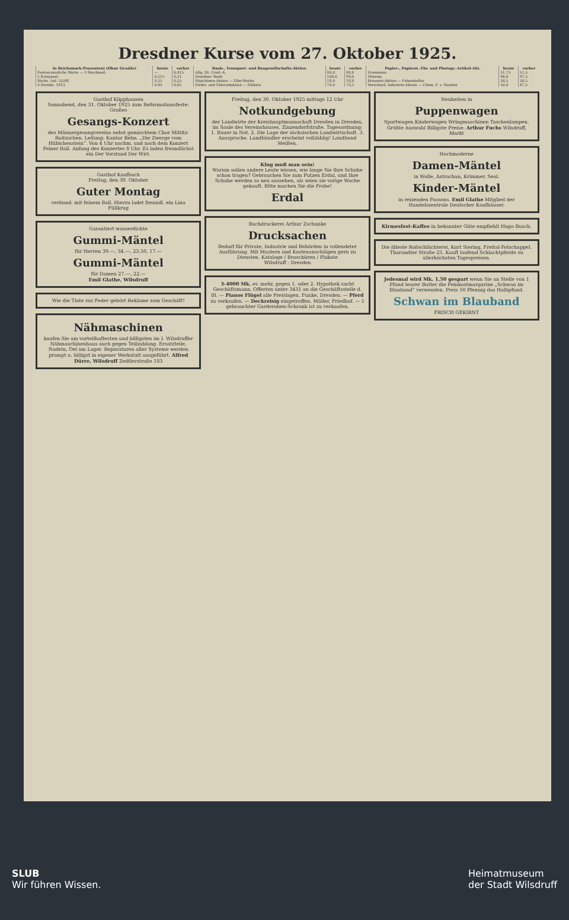Dresdner Kurse vom 27. Oktober 1925.
| In Reichsmark-Prozenten) (Ohne Gewähr) | heute | vorher | Bank-, Transport- und Baugesellschafts-Aktien. | heute | vorher | Papier-, Papierst.-Fbr. und Photogr.-Artikel-Akt. | heute | vorher |
| --- | --- | --- | --- | --- | --- | --- | --- | --- |
| Festverzinsliche Werte — 3 Reichsanl. | — | 0,415 | Allg. Dt. Cred.-A. | 80,0 | 80,0 | Ernemann | 51,75 | 51,5 |
| 5 Kriegsanl. | 0,215 | 0,21 | Dresdner Bank | 100,0 | 99,0 | Mimosa | 98,0 | 97,5 |
| Sächs. Anl. 52/68 | 0,25 | 0,25 | Maschinen-Aktien — Elbe-Werke | 18,0 | 18,0 | Brauerei-Aktien — Felsenkeller | 26,5 | 26,5 |
| 4 Dresdn. 1913 | 0,65 | 0,65 | Elektr. und Fahrradaktien — Elektra | 74,0 | 73,5 | Verschied. Industrie-Aktien — Chem. F. v. Heyden | 50,0 | 47,5 |
Gasthof Klipphausen
Sonnabend, den 31. Oktober 1925 zum Reformationsfeste: Großes
Gesangs-Konzert
des Männergesangvereins nebst gemischtem Chor Miltitz-Roitzschen. Leitung: Kantor Rehn. „Die Zwerge vom Hübichenstein“. Von 4 Uhr nachm. und nach dem Konzert Feiner Ball. Anfang des Konzertes 8 Uhr. Es laden freundlichst ein Der Vorstand Der Wirt.
Gasthof Kaufbach
Freitag, den 30. Oktober
Guter Montag
verbund. mit feinem Ball. Hierzu ladet freundl. ein Lina Füllkrug
Garantiert wasserdichte
Gummi-Mäntel
für Herren 39.—, 34.—, 23.50, 17.—
Gummi-Mäntel
für Damen 27.—, 22.—
Emil Glathe, Wilsdruff
Wie die Tinte zur Feder gehört Reklame zum Geschäft!
Nähmaschinen
kaufen Sie am vorteilhaftesten und billigsten im I. Wilsdruffer Nähmaschinenhaus auch gegen Teilzahlung. Ersatzteile, Nadeln, Oel am Lager. Reparaturen aller Systeme werden prompt u. billigst in eigener Werkstatt ausgeführt. Alfred Dürre, Wilsdruff Zedtlerstraße 183
Freitag, den 30. Oktober 1925 mittags 12 Uhr
Notkundgebung
der Landwirte der Kreishauptmannschaft Dresden in Dresden, im Saale des Vereinshauses, Zinzendorfstraße. Tagesordnung: 1. Bauer in Not. 2. Die Lage der sächsischen Landwirtschaft. 3. Aussprache. Landbündler erscheint vollzählig! Landbund Meißen.
Klug muß man sein!
Warum sollen andere Leute wissen, wie lange Sie Ihre Schuhe schon tragen? Gebrauchen Sie zum Putzen Erdal, und Ihre Schuhe werden so neu aussehen, als seien sie vorige Woche gekauft. Bitte machen Sie die Probe!
Erdal
Buchdruckerei Arthur Zschunke
Drucksachen
Bedarf für Private, Industrie und Behörden in vollendeter Ausführung. Mit Mustern und Kostenanschlägen gern zu Diensten. Kataloge / Broschüren / Plakate
Wilsdruff - Dresden
3-4000 Mk. ev. mehr, gegen 1. oder 2. Hypothek sucht Geschäftsmann. Offerten unter 3431 an die Geschäftsstelle d. Bl. — Pianos Flügel alle Preislagen. Funke, Dresden. — Pferd zu verkaufen. — Deckreisig eingetroffen. Müller, Friedhof. — 1 gebrauchter Garderoben-Schrank ist zu verkaufen.
Neuheiten in
Puppenwagen
Sportwagen Kinderwagen Wringmaschinen Taschenlampen. Größte Auswahl Billigste Preise. Arthur Fuchs Wilsdruff, Markt
Hochmoderne
Damen-Mäntel
in Wolle, Astrachan, Krimmer, Seal.
Kinder-Mäntel
in reizenden Fassons. Emil Glathe Mitglied der Handelszentrale Deutscher Kaufhäuser.
Kirmesfest-Kaffee in bekannter Güte empfiehlt Hugo Busch.
Die älteste Roßschlächterei, Kurt Siering, Freital-Potschappel. Tharandter Straße 25. Kauft laufend Schlachtpferde zu allerhöchsten Tagespreisen.
Jedesmal wird Mk. 1,50 gespart wenn Sie an Stelle von 1 Pfund teurer Butter die Feinkostmargarine „Schwan im Blauband“ verwenden. Preis 50 Pfennig das Halbpfund.
Schwan im Blauband
FRISCH GEKIRNT
SLUB
Wir führen Wissen.
Heimatmuseum
der Stadt Wilsdruff